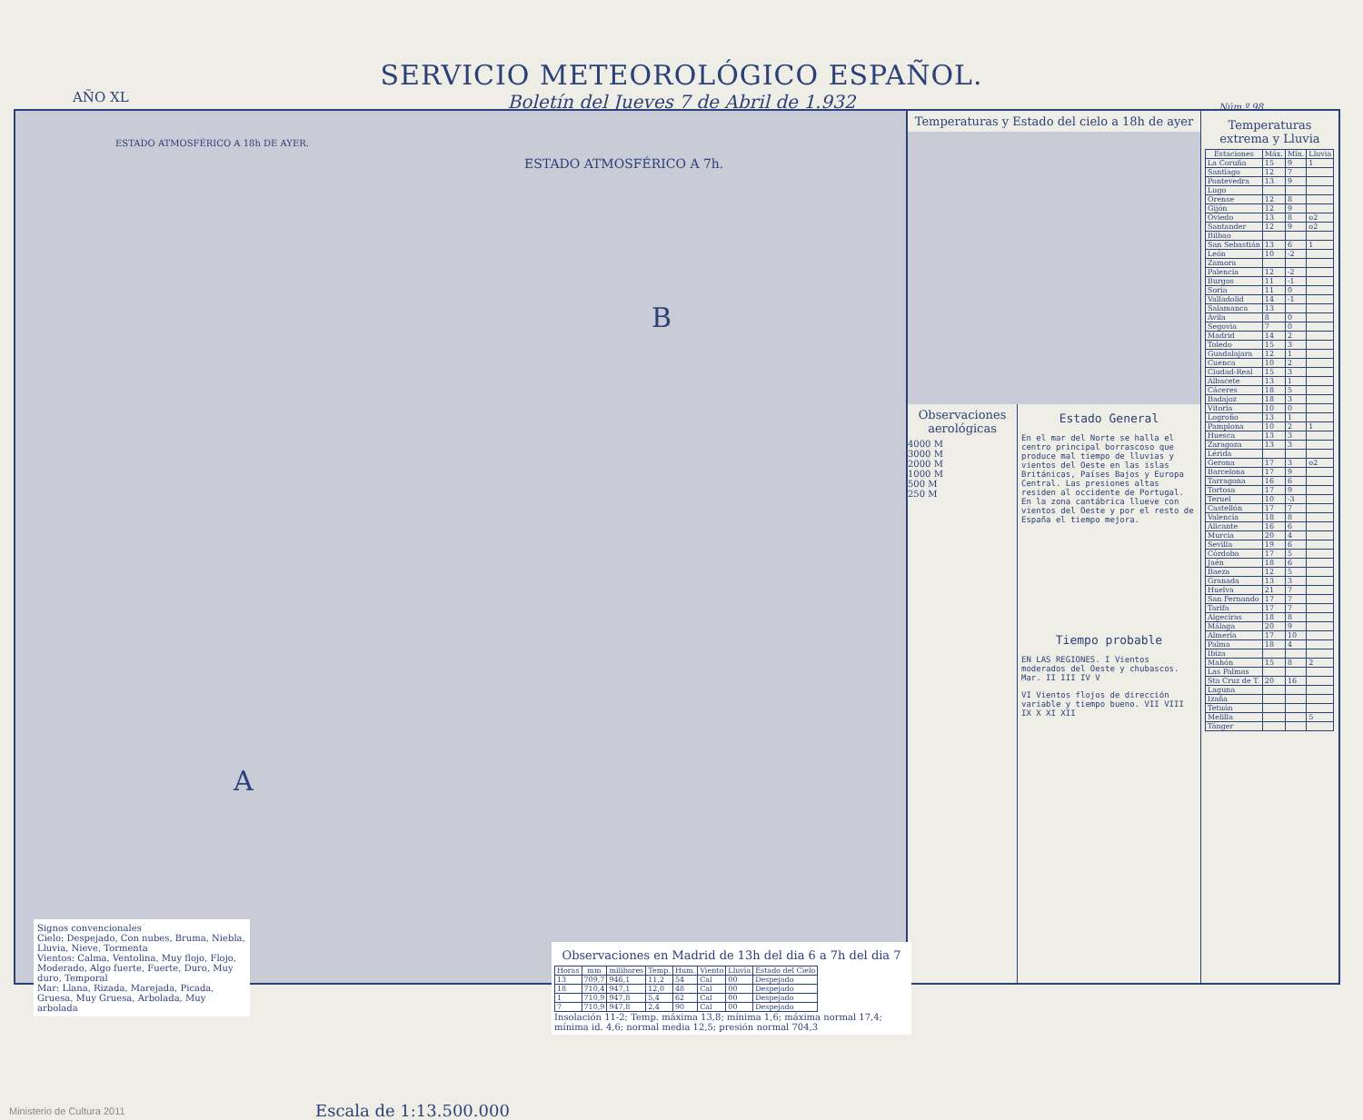AÑO XL
SERVICIO METEOROLÓGICO ESPAÑOL.
Boletín del Jueves 7 de Abril de 1.932
Núm.º 98
ESTADO ATMOSFÉRICO A 18h DE AYER.
ESTADO ATMOSFÉRICO A 7h.
B
A
Escala de 1:13.500.000
Signos convencionales
Cielo: Despejado, Con nubes, Bruma, Niebla, Lluvia, Nieve, Tormenta
Vientos: Calma, Ventolina, Muy flojo, Flojo, Moderado, Algo fuerte, Fuerte, Duro, Muy duro, Temporal
Mar: Llana, Rizada, Marejada, Picada, Gruesa, Muy Gruesa, Arbolada, Muy arbolada
Observaciones en Madrid de 13h del dia 6 a 7h del dia 7
| Horas | mm | milibares | Temp. | Hum. | Viento | Lluvia | Estado del Cielo |
| --- | --- | --- | --- | --- | --- | --- | --- |
| 13 | 709,7 | 946,1 | 11,2 | 54 | Cal | 00 | Despejado |
| 18 | 710,4 | 947,1 | 12,0 | 48 | Cal | 00 | Despejado |
| 1 | 710,9 | 947,8 | 5,4 | 62 | Cal | 00 | Despejado |
| 7 | 710,9 | 947,8 | 2,4 | 90 | Cal | 00 | Despejado |
Insolación 11-2; Temp. máxima 13,8; mínima 1,6; máxima normal 17,4; mínima id. 4,6; normal media 12,5; presión normal 704,3
Temperaturas y Estado del cielo a 18h de ayer
Observaciones aerológicas
4000 M
3000 M
2000 M
1000 M
500 M
250 M
Estado General
En el mar del Norte se halla el centro principal borrascoso que produce mal tiempo de lluvias y vientos del Oeste en las islas Británicas, Países Bajos y Europa Central. Las presiones altas residen al occidente de Portugal. En la zona cantábrica llueve con vientos del Oeste y por el resto de España el tiempo mejora.
Tiempo probable
EN LAS REGIONES. I Vientos moderados del Oeste y chubascos. Mar. II III IV V
VI Vientos flojos de dirección variable y tiempo bueno. VII VIII IX X XI XII
Temperaturas extrema y Lluvia
| Estaciones | Máx. | Mín. | Lluvia |
| --- | --- | --- | --- |
| La Coruña | 15 | 9 | 1 |
| Santiago | 12 | 7 | |
| Pontevedra | 13 | 9 | |
| Lugo | | | |
| Orense | 12 | 8 | |
| Gijón | 12 | 9 | |
| Oviedo | 13 | 8 | o2 |
| Santander | 12 | 9 | o2 |
| Bilbao | | | |
| San Sebastián | 13 | 6 | 1 |
| León | 10 | -2 | |
| Zamora | | | |
| Palencia | 12 | -2 | |
| Burgos | 11 | -1 | |
| Soria | 11 | 0 | |
| Valladolid | 14 | -1 | |
| Salamanca | 13 | | |
| Ávila | 8 | 0 | |
| Segovia | 7 | 0 | |
| Madrid | 14 | 2 | |
| Toledo | 15 | 3 | |
| Guadalajara | 12 | 1 | |
| Cuenca | 10 | 2 | |
| Ciudad-Real | 15 | 3 | |
| Albacete | 13 | 1 | |
| Cáceres | 18 | 5 | |
| Badajoz | 18 | 3 | |
| Vitoria | 10 | 0 | |
| Logroño | 13 | 1 | |
| Pamplona | 10 | 2 | 1 |
| Huesca | 13 | 3 | |
| Zaragoza | 13 | 3 | |
| Lérida | | | |
| Gerona | 17 | 3 | o2 |
| Barcelona | 17 | 9 | |
| Tarragona | 16 | 6 | |
| Tortosa | 17 | 9 | |
| Teruel | 10 | -3 | |
| Castellón | 17 | 7 | |
| Valencia | 18 | 8 | |
| Alicante | 16 | 6 | |
| Murcia | 20 | 4 | |
| Sevilla | 19 | 6 | |
| Córdoba | 17 | 5 | |
| Jaén | 18 | 6 | |
| Baeza | 12 | 5 | |
| Granada | 13 | 3 | |
| Huelva | 21 | 7 | |
| San Fernando | 17 | 7 | |
| Tarifa | 17 | 7 | |
| Algeciras | 18 | 8 | |
| Málaga | 20 | 9 | |
| Almería | 17 | 10 | |
| Palma | 18 | 4 | |
| Ibiza | | | |
| Mahón | 15 | 8 | 2 |
| Las Palmas | | | |
| Sta Cruz de T. | 20 | 16 | |
| Laguna | | | |
| Izaña | | | |
| Tetuán | | | |
| Melilla | | | 5 |
| Tánger | | | |
Ministerio de Cultura 2011